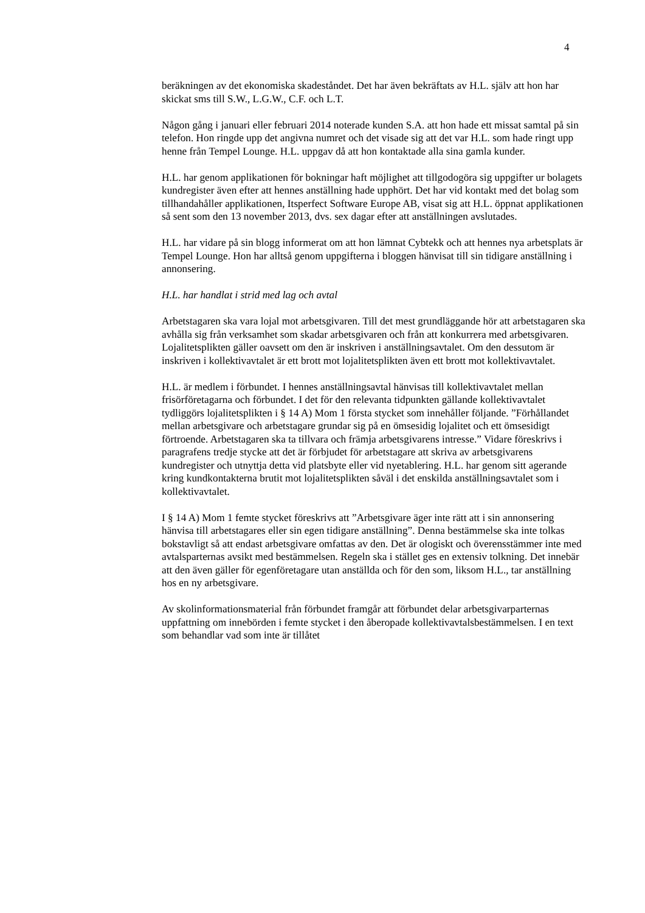4
beräkningen av det ekonomiska skadeståndet. Det har även bekräftats av H.L. själv att hon har skickat sms till S.W., L.G.W., C.F. och L.T.
Någon gång i januari eller februari 2014 noterade kunden S.A. att hon hade ett missat samtal på sin telefon. Hon ringde upp det angivna numret och det visade sig att det var H.L. som hade ringt upp henne från Tempel Lounge. H.L. uppgav då att hon kontaktade alla sina gamla kunder.
H.L. har genom applikationen för bokningar haft möjlighet att tillgodogöra sig uppgifter ur bolagets kundregister även efter att hennes anställning hade upphört. Det har vid kontakt med det bolag som tillhandahåller applikationen, Itsperfect Software Europe AB, visat sig att H.L. öppnat applikationen så sent som den 13 november 2013, dvs. sex dagar efter att anställningen avslutades.
H.L. har vidare på sin blogg informerat om att hon lämnat Cybtekk och att hennes nya arbetsplats är Tempel Lounge. Hon har alltså genom uppgifterna i bloggen hänvisat till sin tidigare anställning i annonsering.
H.L. har handlat i strid med lag och avtal
Arbetstagaren ska vara lojal mot arbetsgivaren. Till det mest grundläggande hör att arbetstagaren ska avhålla sig från verksamhet som skadar arbetsgivaren och från att konkurrera med arbetsgivaren. Lojalitetsplikten gäller oavsett om den är inskriven i anställningsavtalet. Om den dessutom är inskriven i kollektivavtalet är ett brott mot lojalitetsplikten även ett brott mot kollektivavtalet.
H.L. är medlem i förbundet. I hennes anställningsavtal hänvisas till kollektivavtalet mellan frisörföretagarna och förbundet. I det för den relevanta tidpunkten gällande kollektivavtalet tydliggörs lojalitetsplikten i § 14 A) Mom 1 första stycket som innehåller följande. ”Förhållandet mellan arbetsgivare och arbetstagare grundar sig på en ömsesidig lojalitet och ett ömsesidigt förtroende. Arbetstagaren ska ta tillvara och främja arbetsgivarens intresse.” Vidare föreskrivs i paragrafens tredje stycke att det är förbjudet för arbetstagare att skriva av arbetsgivarens kundregister och utnyttja detta vid platsbyte eller vid nyetablering. H.L. har genom sitt agerande kring kundkontakterna brutit mot lojalitetsplikten såväl i det enskilda anställningsavtalet som i kollektivavtalet.
I § 14 A) Mom 1 femte stycket föreskrivs att ”Arbetsgivare äger inte rätt att i sin annonsering hänvisa till arbetstagares eller sin egen tidigare anställning”. Denna bestämmelse ska inte tolkas bokstavligt så att endast arbetsgivare omfattas av den. Det är ologiskt och överensstämmer inte med avtalsparternas avsikt med bestämmelsen. Regeln ska i stället ges en extensiv tolkning. Det innebär att den även gäller för egenföretagare utan anställda och för den som, liksom H.L., tar anställning hos en ny arbetsgivare.
Av skolinformationsmaterial från förbundet framgår att förbundet delar arbetsgivarparternas uppfattning om innebörden i femte stycket i den åberopade kollektivavtalsbestämmelsen. I en text som behandlar vad som inte är tillåtet